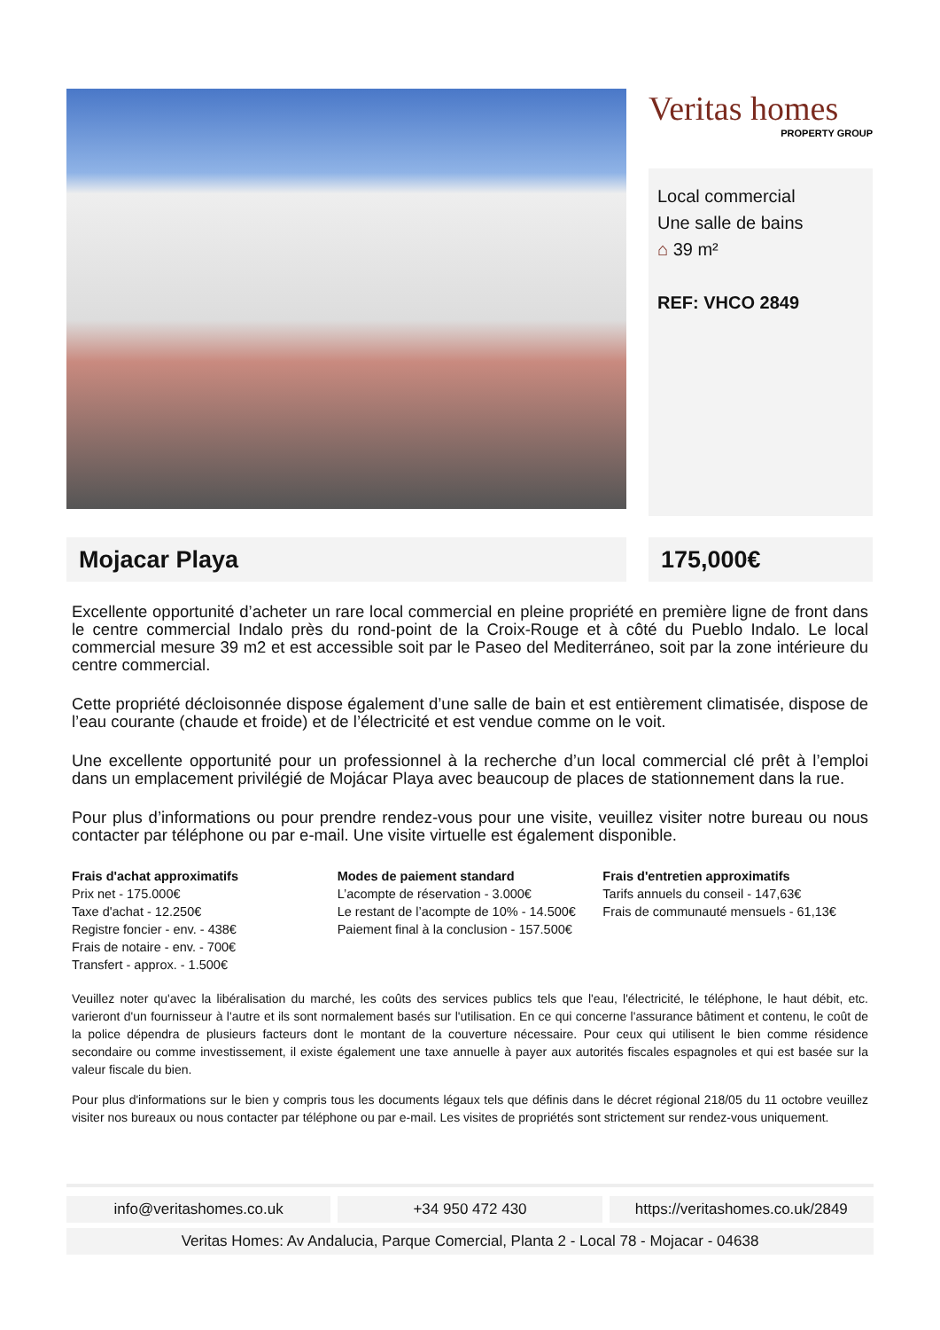Veritas homes
PROPERTY GROUP
Local commercial
Une salle de bains
⌂ 39 m²
REF: VHCO 2849
Mojacar Playa 175,000€
Excellente opportunité d’acheter un rare local commercial en pleine propriété en première ligne de front dans le centre commercial Indalo près du rond-point de la Croix-Rouge et à côté du Pueblo Indalo. Le local commercial mesure 39 m2 et est accessible soit par le Paseo del Mediterráneo, soit par la zone intérieure du centre commercial.
Cette propriété décloisonnée dispose également d’une salle de bain et est entièrement climatisée, dispose de l’eau courante (chaude et froide) et de l’électricité et est vendue comme on le voit.
Une excellente opportunité pour un professionnel à la recherche d’un local commercial clé prêt à l’emploi dans un emplacement privilégié de Mojácar Playa avec beaucoup de places de stationnement dans la rue.
Pour plus d’informations ou pour prendre rendez-vous pour une visite, veuillez visiter notre bureau ou nous contacter par téléphone ou par e-mail. Une visite virtuelle est également disponible.
Frais d'achat approximatifs
Prix net - 175.000€
Taxe d'achat - 12.250€
Registre foncier - env. - 438€
Frais de notaire - env. - 700€
Transfert - approx. - 1.500€
Modes de paiement standard
L’acompte de réservation - 3.000€
Le restant de l’acompte de 10% - 14.500€
Paiement final à la conclusion - 157.500€
Frais d'entretien approximatifs
Tarifs annuels du conseil - 147,63€
Frais de communauté mensuels - 61,13€
Veuillez noter qu'avec la libéralisation du marché, les coûts des services publics tels que l'eau, l'électricité, le téléphone, le haut débit, etc. varieront d'un fournisseur à l'autre et ils sont normalement basés sur l'utilisation. En ce qui concerne l'assurance bâtiment et contenu, le coût de la police dépendra de plusieurs facteurs dont le montant de la couverture nécessaire. Pour ceux qui utilisent le bien comme résidence secondaire ou comme investissement, il existe également une taxe annuelle à payer aux autorités fiscales espagnoles et qui est basée sur la valeur fiscale du bien.
Pour plus d'informations sur le bien y compris tous les documents légaux tels que définis dans le décret régional 218/05 du 11 octobre veuillez visiter nos bureaux ou nous contacter par téléphone ou par e-mail. Les visites de propriétés sont strictement sur rendez-vous uniquement.
info@veritashomes.co.uk +34 950 472 430 https://veritashomes.co.uk/2849
Veritas Homes: Av Andalucia, Parque Comercial, Planta 2 - Local 78 - Mojacar - 04638